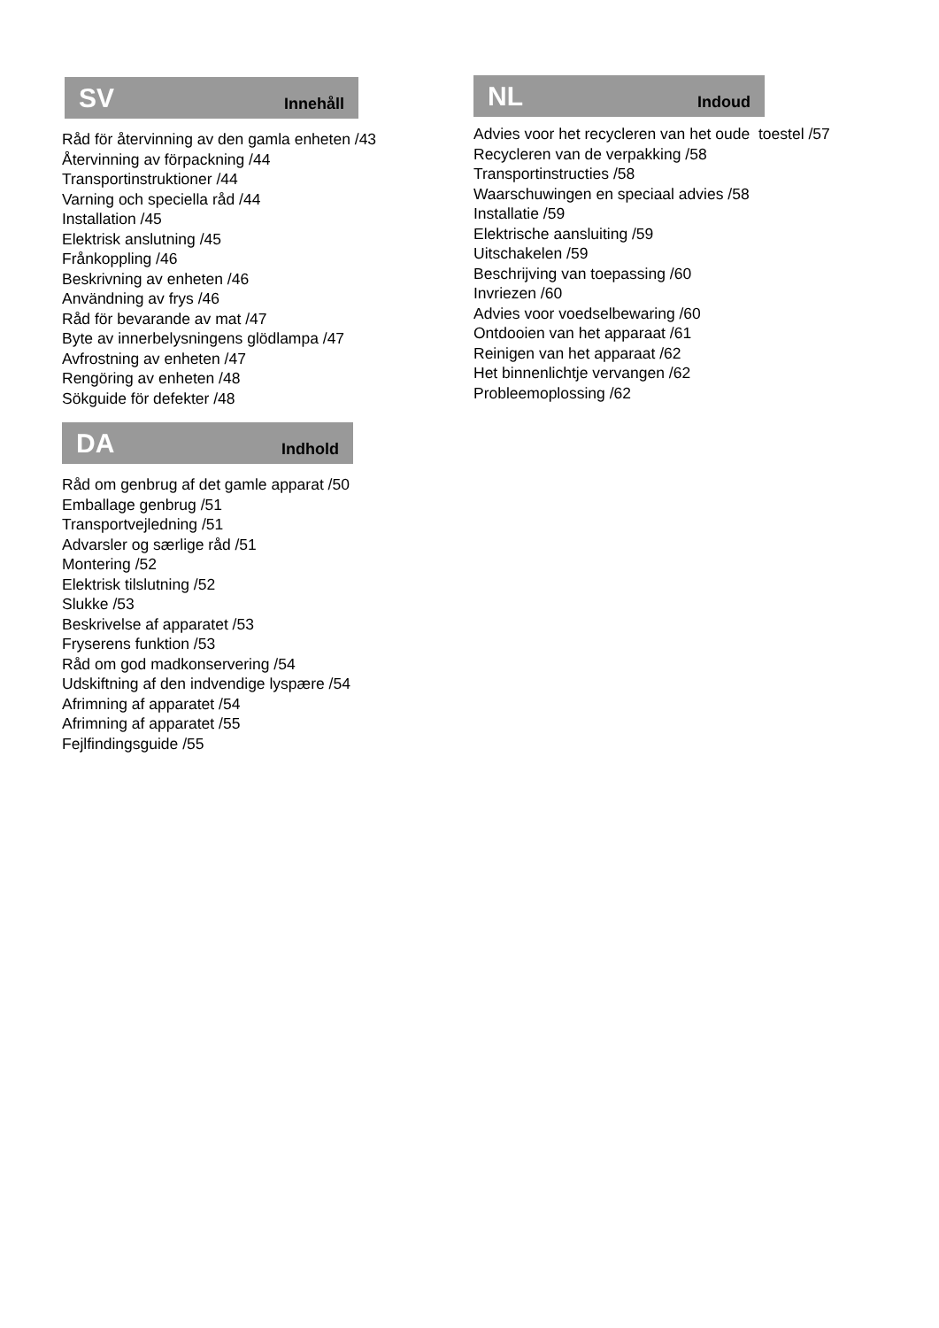SV Innehåll
Råd för återvinning av den gamla enheten /43
Återvinning av förpackning /44
Transportinstruktioner /44
Varning och speciella råd /44
Installation /45
Elektrisk anslutning /45
Frånkoppling /46
Beskrivning av enheten /46
Användning av frys /46
Råd för bevarande av mat /47
Byte av innerbelysningens glödlampa /47
Avfrostning av enheten /47
Rengöring av enheten /48
Sökguide för defekter /48
DA Indhold
Råd om genbrug af det gamle apparat /50
Emballage genbrug /51
Transportvejledning /51
Advarsler og særlige råd /51
Montering /52
Elektrisk tilslutning /52
Slukke /53
Beskrivelse af apparatet /53
Fryserens funktion /53
Råd om god madkonservering /54
Udskiftning af den indvendige lyspære /54
Afrimning af apparatet /54
Afrimning af apparatet /55
Fejlfindingsguide /55
NL Indoud
Advies voor het recycleren van het oude toestel /57
Recycleren van de verpakking /58
Transportinstructies /58
Waarschuwingen en speciaal advies /58
Installatie /59
Elektrische aansluiting /59
Uitschakelen /59
Beschrijving van toepassing /60
Invriezen /60
Advies voor voedselbewaring /60
Ontdooien van het apparaat /61
Reinigen van het apparaat /62
Het binnenlichtje vervangen /62
Probleemoplossing /62